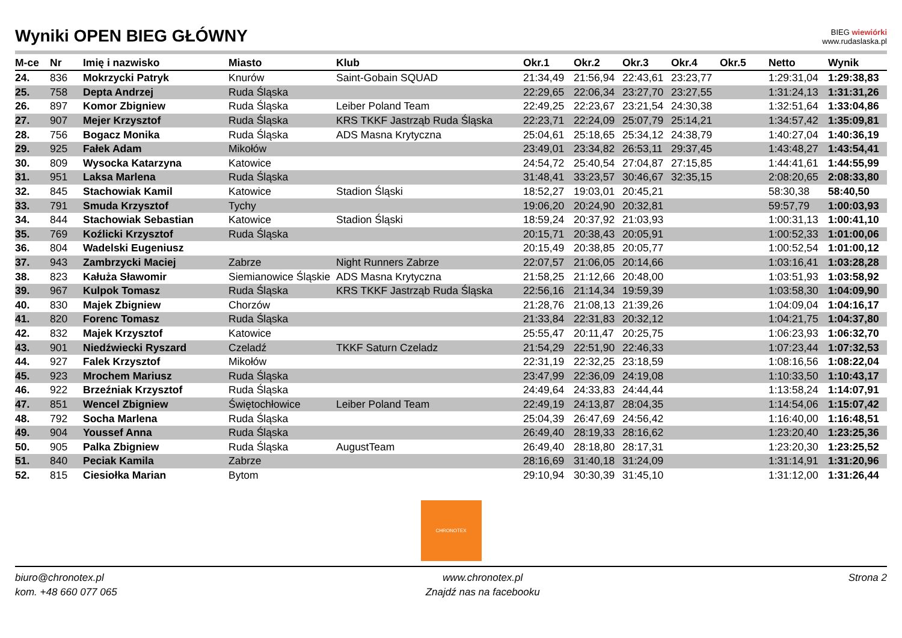Wyniki OPEN BIEG GŁÓWNY
BIEG wiewiórki
www.rudaslaska.pl
| M-ce | Nr | Imię i nazwisko | Miasto | Klub | Okr.1 | Okr.2 | Okr.3 | Okr.4 | Okr.5 | Netto | Wynik |
| --- | --- | --- | --- | --- | --- | --- | --- | --- | --- | --- | --- |
| 24. | 836 | Mokrzycki Patryk | Knurów | Saint-Gobain SQUAD | 21:34,49 | 21:56,94 | 22:43,61 | 23:23,77 | | 1:29:31,04 | 1:29:38,83 |
| 25. | 758 | Depta Andrzej | Ruda Śląska | | 22:29,65 | 22:06,34 | 23:27,70 | 23:27,55 | | 1:31:24,13 | 1:31:31,26 |
| 26. | 897 | Komor Zbigniew | Ruda Śląska | Leiber Poland Team | 22:49,25 | 22:23,67 | 23:21,54 | 24:30,38 | | 1:32:51,64 | 1:33:04,86 |
| 27. | 907 | Mejer Krzysztof | Ruda Śląska | KRS TKKF Jastrząb Ruda Śląska | 22:23,71 | 22:24,09 | 25:07,79 | 25:14,21 | | 1:34:57,42 | 1:35:09,81 |
| 28. | 756 | Bogacz Monika | Ruda Śląska | ADS Masna Krytyczna | 25:04,61 | 25:18,65 | 25:34,12 | 24:38,79 | | 1:40:27,04 | 1:40:36,19 |
| 29. | 925 | Fałek Adam | Mikołów | | 23:49,01 | 23:34,82 | 26:53,11 | 29:37,45 | | 1:43:48,27 | 1:43:54,41 |
| 30. | 809 | Wysocka Katarzyna | Katowice | | 24:54,72 | 25:40,54 | 27:04,87 | 27:15,85 | | 1:44:41,61 | 1:44:55,99 |
| 31. | 951 | Laksa Marlena | Ruda Śląska | | 31:48,41 | 33:23,57 | 30:46,67 | 32:35,15 | | 2:08:20,65 | 2:08:33,80 |
| 32. | 845 | Stachowiak Kamil | Katowice | Stadion Śląski | 18:52,27 | 19:03,01 | 20:45,21 | | | 58:30,38 | 58:40,50 |
| 33. | 791 | Smuda Krzysztof | Tychy | | 19:06,20 | 20:24,90 | 20:32,81 | | | 59:57,79 | 1:00:03,93 |
| 34. | 844 | Stachowiak Sebastian | Katowice | Stadion Śląski | 18:59,24 | 20:37,92 | 21:03,93 | | | 1:00:31,13 | 1:00:41,10 |
| 35. | 769 | Koźlicki Krzysztof | Ruda Śląska | | 20:15,71 | 20:38,43 | 20:05,91 | | | 1:00:52,33 | 1:01:00,06 |
| 36. | 804 | Wadelski Eugeniusz | | | 20:15,49 | 20:38,85 | 20:05,77 | | | 1:00:52,54 | 1:01:00,12 |
| 37. | 943 | Zambrzycki Maciej | Zabrze | Night Runners Zabrze | 22:07,57 | 21:06,05 | 20:14,66 | | | 1:03:16,41 | 1:03:28,28 |
| 38. | 823 | Kałuża Sławomir | Siemianowice Śląskie | ADS Masna Krytyczna | 21:58,25 | 21:12,66 | 20:48,00 | | | 1:03:51,93 | 1:03:58,92 |
| 39. | 967 | Kulpok Tomasz | Ruda Śląska | KRS TKKF Jastrząb Ruda Śląska | 22:56,16 | 21:14,34 | 19:59,39 | | | 1:03:58,30 | 1:04:09,90 |
| 40. | 830 | Majek Zbigniew | Chorzów | | 21:28,76 | 21:08,13 | 21:39,26 | | | 1:04:09,04 | 1:04:16,17 |
| 41. | 820 | Forenc Tomasz | Ruda Śląska | | 21:33,84 | 22:31,83 | 20:32,12 | | | 1:04:21,75 | 1:04:37,80 |
| 42. | 832 | Majek Krzysztof | Katowice | | 25:55,47 | 20:11,47 | 20:25,75 | | | 1:06:23,93 | 1:06:32,70 |
| 43. | 901 | Niedźwiecki Ryszard | Czeladź | TKKF Saturn Czeladz | 21:54,29 | 22:51,90 | 22:46,33 | | | 1:07:23,44 | 1:07:32,53 |
| 44. | 927 | Falek Krzysztof | Mikołów | | 22:31,19 | 22:32,25 | 23:18,59 | | | 1:08:16,56 | 1:08:22,04 |
| 45. | 923 | Mrochem Mariusz | Ruda Śląska | | 23:47,99 | 22:36,09 | 24:19,08 | | | 1:10:33,50 | 1:10:43,17 |
| 46. | 922 | Brzeźniak Krzysztof | Ruda Śląska | | 24:49,64 | 24:33,83 | 24:44,44 | | | 1:13:58,24 | 1:14:07,91 |
| 47. | 851 | Wencel Zbigniew | Świętochłowice | Leiber Poland Team | 22:49,19 | 24:13,87 | 28:04,35 | | | 1:14:54,06 | 1:15:07,42 |
| 48. | 792 | Socha Marlena | Ruda Śląska | | 25:04,39 | 26:47,69 | 24:56,42 | | | 1:16:40,00 | 1:16:48,51 |
| 49. | 904 | Youssef Anna | Ruda Śląska | | 26:49,40 | 28:19,33 | 28:16,62 | | | 1:23:20,40 | 1:23:25,36 |
| 50. | 905 | Palka Zbigniew | Ruda Śląska | AugustTeam | 26:49,40 | 28:18,80 | 28:17,31 | | | 1:23:20,30 | 1:23:25,52 |
| 51. | 840 | Peciak Kamila | Zabrze | | 28:16,69 | 31:40,18 | 31:24,09 | | | 1:31:14,91 | 1:31:20,96 |
| 52. | 815 | Ciesiołka Marian | Bytom | | 29:10,94 | 30:30,39 | 31:45,10 | | | 1:31:12,00 | 1:31:26,44 |
CHRONOTEX
biuro@chronotex.pl
kom. +48 660 077 065
www.chronotex.pl
Znajdź nas na facebooku
Strona 2